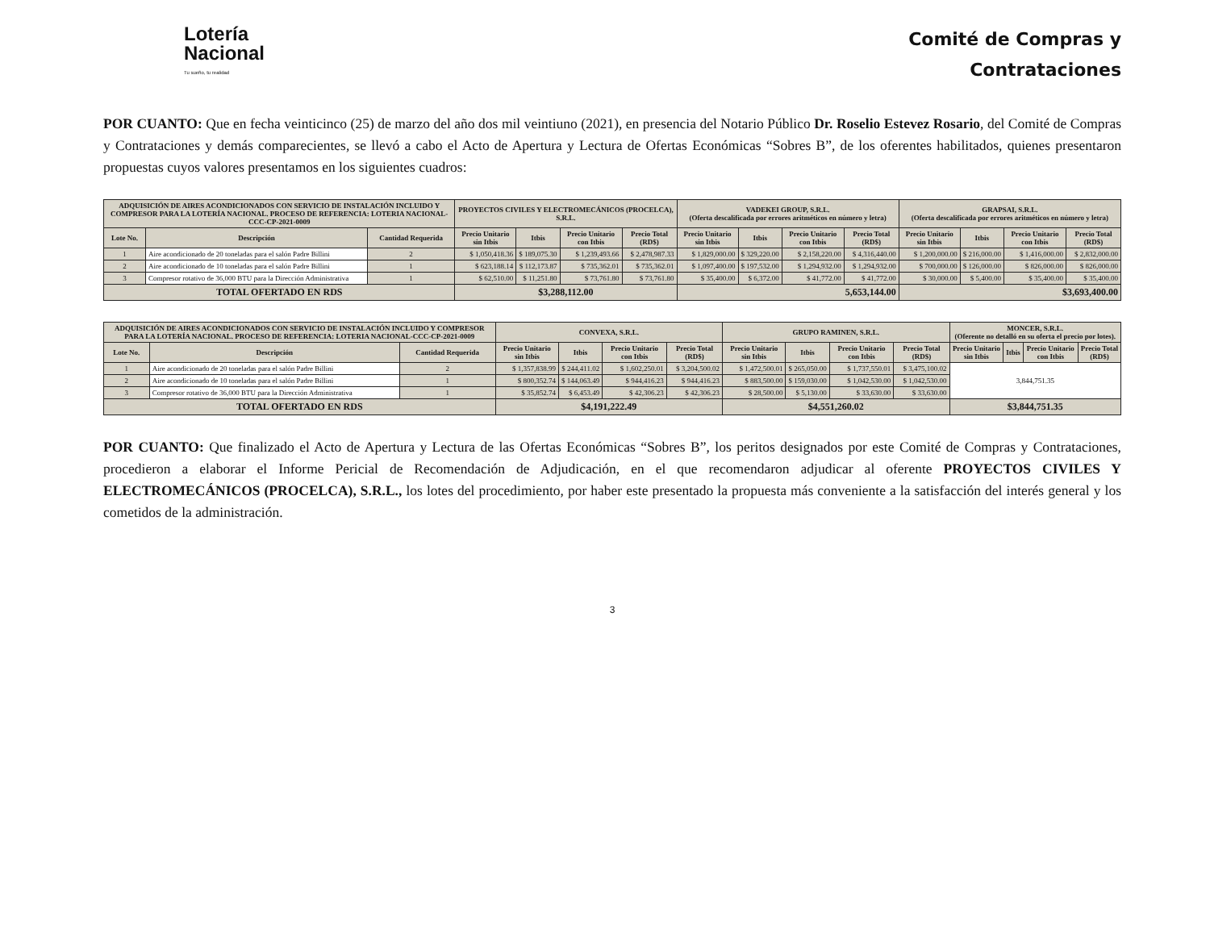Lotería
Nacional
Tu sueño, tu realidad
Comité de Compras y
Contrataciones
POR CUANTO: Que en fecha veinticinco (25) de marzo del año dos mil veintiuno (2021), en presencia del Notario Público Dr. Roselio Estevez Rosario, del Comité de Compras y Contrataciones y demás comparecientes, se llevó a cabo el Acto de Apertura y Lectura de Ofertas Económicas “Sobres B”, de los oferentes habilitados, quienes presentaron propuestas cuyos valores presentamos en los siguientes cuadros:
| ADQUISICIÓN DE AIRES ACONDICIONADOS CON SERVICIO DE INSTALACIÓN INCLUIDO Y COMPRESOR PARA LA LOTERÍA NACIONAL. PROCESO DE REFERENCIA: LOTERIA NACIONAL-CCC-CP-2021-0009 | | | PROYECTOS CIVILES Y ELECTROMECÁNICOS (PROCELCA), S.R.L. | | | | VADEKEI GROUP, S.R.L. (Oferta descalificada por errores aritméticos en número y letra) | | | | GRAPSAI, S.R.L. (Oferta descalificada por errores aritméticos en número y letra) | | | |
| --- | --- | --- | --- | --- | --- | --- | --- | --- | --- | --- | --- | --- | --- | --- |
| Lote No. | Descripción | Cantidad Requerida | Precio Unitario sin Itbis | Itbis | Precio Unitario con Itbis | Precio Total (RD$) | Precio Unitario sin Itbis | Itbis | Precio Unitario con Itbis | Precio Total (RD$) | Precio Unitario sin Itbis | Itbis | Precio Unitario con Itbis | Precio Total (RD$) |
| 1 | Aire acondicionado de 20 toneladas para el salón Padre Billini | 2 | $ 1,050,418.36 | $ 189,075.30 | $ 1,239,493.66 | $ 2,478,987.33 | $ 1,829,000.00 | $ 329,220.00 | $ 2,158,220.00 | $ 4,316,440.00 | $ 1,200,000.00 | $ 216,000.00 | $ 1,416,000.00 | $ 2,832,000.00 |
| 2 | Aire acondicionado de 10 toneladas para el salón Padre Billini | 1 | $ 623,188.14 | $ 112,173.87 | $ 735,362.01 | $ 735,362.01 | $ 1,097,400.00 | $ 197,532.00 | $ 1,294,932.00 | $ 1,294,932.00 | $ 700,000.00 | $ 126,000.00 | $ 826,000.00 | $ 826,000.00 |
| 3 | Compresor rotativo de 36,000 BTU para la Dirección Administrativa | 1 | $ 62,510.00 | $ 11,251.80 | $ 73,761.80 | $ 73,761.80 | $ 35,400.00 | $ 6,372.00 | $ 41,772.00 | $ 41,772.00 | $ 30,000.00 | $ 5,400.00 | $ 35,400.00 | $ 35,400.00 |
| TOTAL OFERTADO EN RDS | | | $3,288,112.00 | | | | 5,653,144.00 | | | | $3,693,400.00 | | | |
| ADQUISICIÓN DE AIRES ACONDICIONADOS CON SERVICIO DE INSTALACIÓN INCLUIDO Y COMPRESOR PARA LA LOTERÍA NACIONAL. PROCESO DE REFERENCIA: LOTERIA NACIONAL-CCC-CP-2021-0009 | | | CONVEXA, S.R.L. | | | | GRUPO RAMINEN, S.R.L. | | | | MONCER, S.R.L. (Oferente no detalló en su oferta el precio por lotes). | | | |
| --- | --- | --- | --- | --- | --- | --- | --- | --- | --- | --- | --- | --- | --- | --- |
| Lote No. | Descripción | Cantidad Requerida | Precio Unitario sin Itbis | Itbis | Precio Unitario con Itbis | Precio Total (RD$) | Precio Unitario sin Itbis | Itbis | Precio Unitario con Itbis | Precio Total (RD$) | Precio Unitario sin Itbis | Itbis | Precio Unitario con Itbis | Precio Total (RD$) |
| 1 | Aire acondicionado de 20 toneladas para el salón Padre Billini | 2 | $ 1,357,838.99 | $ 244,411.02 | $ 1,602,250.01 | $ 3,204,500.02 | $ 1,472,500.01 | $ 265,050.00 | $ 1,737,550.01 | $ 3,475,100.02 | 3,844,751.35 | | | |
| 2 | Aire acondicionado de 10 toneladas para el salón Padre Billini | 1 | $ 800,352.74 | $ 144,063.49 | $ 944,416.23 | $ 944,416.23 | $ 883,500.00 | $ 159,030.00 | $ 1,042,530.00 | $ 1,042,530.00 | | | | |
| 3 | Compresor rotativo de 36,000 BTU para la Dirección Administrativa | 1 | $ 35,852.74 | $ 6,453.49 | $ 42,306.23 | $ 42,306.23 | $ 28,500.00 | $ 5,130.00 | $ 33,630.00 | $ 33,630.00 | | | | |
| TOTAL OFERTADO EN RDS | | | $4,191,222.49 | | | | $4,551,260.02 | | | | $3,844,751.35 | | | |
POR CUANTO: Que finalizado el Acto de Apertura y Lectura de las Ofertas Económicas “Sobres B”, los peritos designados por este Comité de Compras y Contrataciones, procedieron a elaborar el Informe Pericial de Recomendación de Adjudicación, en el que recomendaron adjudicar al oferente PROYECTOS CIVILES Y ELECTROMECÁNICOS (PROCELCA), S.R.L., los lotes del procedimiento, por haber este presentado la propuesta más conveniente a la satisfacción del interés general y los cometidos de la administración.
3